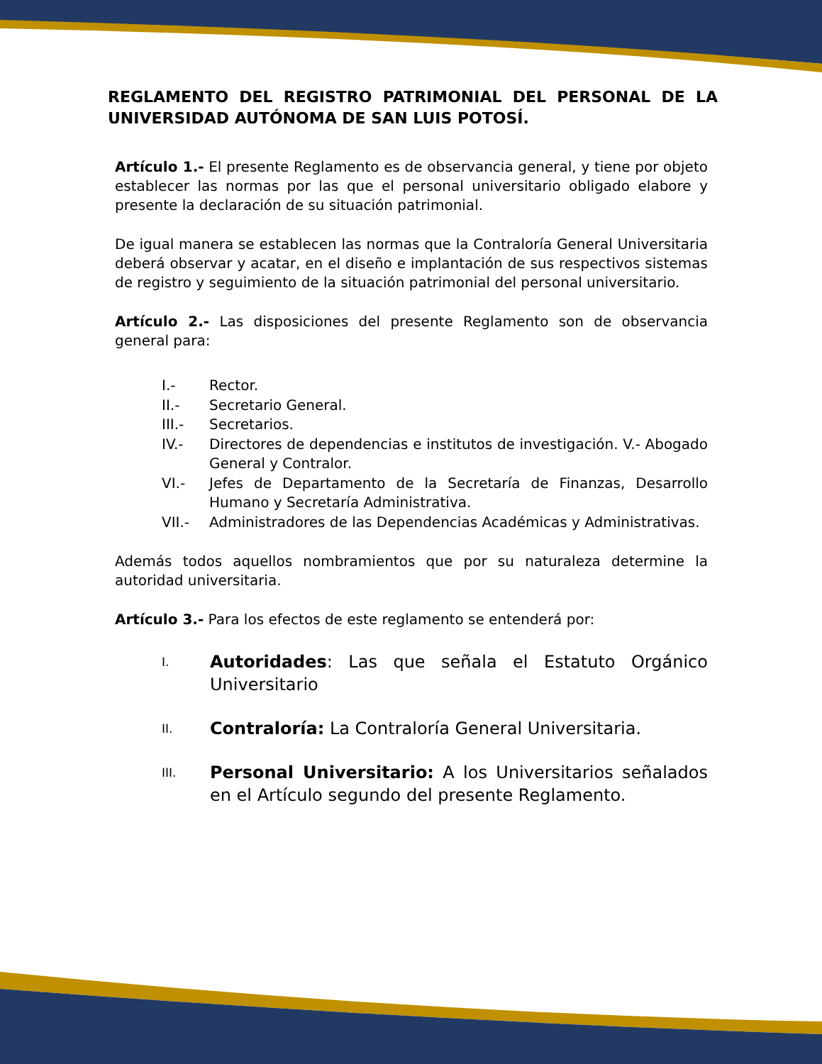REGLAMENTO DEL REGISTRO PATRIMONIAL DEL PERSONAL DE LA UNIVERSIDAD AUTÓNOMA DE SAN LUIS POTOSÍ.
Artículo 1.- El presente Reglamento es de observancia general, y tiene por objeto establecer las normas por las que el personal universitario obligado elabore y presente la declaración de su situación patrimonial.
De igual manera se establecen las normas que la Contraloría General Universitaria deberá observar y acatar, en el diseño e implantación de sus respectivos sistemas de registro y seguimiento de la situación patrimonial del personal universitario.
Artículo 2.- Las disposiciones del presente Reglamento son de observancia general para:
I.- Rector.
II.- Secretario General.
III.- Secretarios.
IV.- Directores de dependencias e institutos de investigación. V.- Abogado General y Contralor.
VI.- Jefes de Departamento de la Secretaría de Finanzas, Desarrollo Humano y Secretaría Administrativa.
VII.- Administradores de las Dependencias Académicas y Administrativas.
Además todos aquellos nombramientos que por su naturaleza determine la autoridad universitaria.
Artículo 3.- Para los efectos de este reglamento se entenderá por:
I. Autoridades: Las que señala el Estatuto Orgánico Universitario
II. Contraloría: La Contraloría General Universitaria.
III. Personal Universitario: A los Universitarios señalados en el Artículo segundo del presente Reglamento.